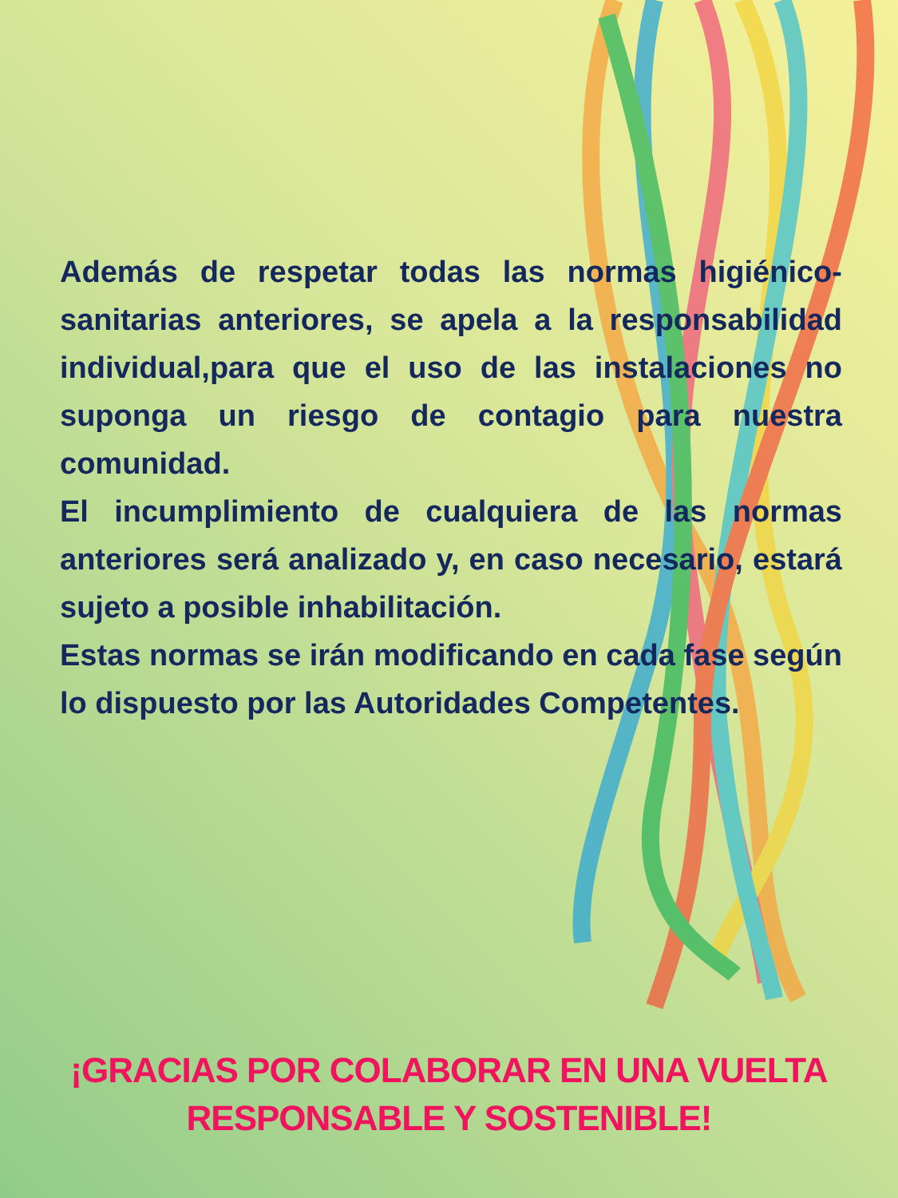Además de respetar todas las normas higiénico-sanitarias anteriores, se apela a la responsabilidad individual,para que el uso de las instalaciones no suponga un riesgo de contagio para nuestra comunidad.
El incumplimiento de cualquiera de las normas anteriores será analizado y, en caso necesario, estará sujeto a posible inhabilitación.
Estas normas se irán modificando en cada fase según lo dispuesto por las Autoridades Competentes.
¡GRACIAS POR COLABORAR EN UNA VUELTA
RESPONSABLE Y SOSTENIBLE!